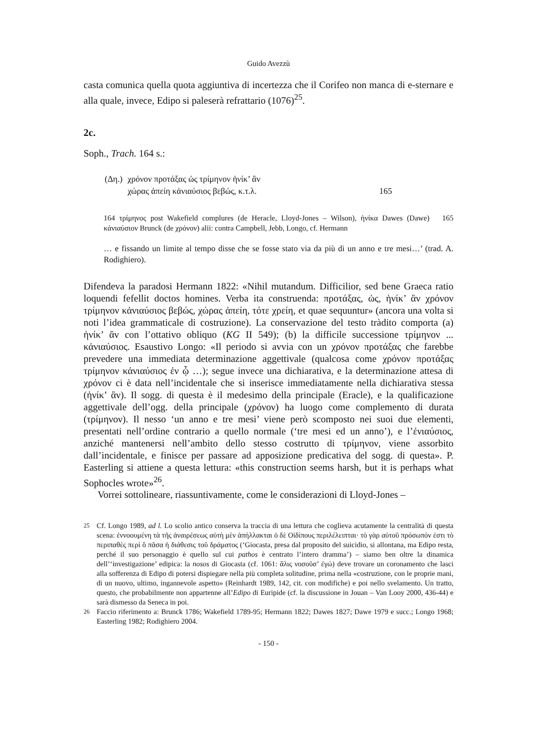Guido Avezzù
casta comunica quella quota aggiuntiva di incertezza che il Corifeo non manca di e-sternare e alla quale, invece, Edipo si paleserà refrattario (1076)<sup>25</sup>.
2c.
Soph., Trach. 164 s.:
| (Δη.) | χρόνον προτάξας ὡς τρίμηνον ἡνίκ’ ἂν | |
| | χώρας ἀπείη κἀνιαύσιος βεβώς, κ.τ.λ. | 165 |
164 τρίμηνος post Wakefield complures (de Heracle, Lloyd-Jones – Wilson), ἡνίκα Dawes (Dawe) 165 κἀνιαύσιον Brunck (de χρόνον) alii: contra Campbell, Jebb, Longo, cf. Hermann
… e fissando un limite al tempo disse che se fosse stato via da più di un anno e tre mesi…’ (trad. A. Rodighiero).
Difendeva la paradosi Hermann 1822: «Nihil mutandum. Difficilior, sed bene Graeca ratio loquendi fefellit doctos homines. Verba ita construenda: προτάξας, ὡς, ἡνίκ’ ἂν χρόνον τρίμηνον κἀνιαύσιος βεβώς, χώρας ἀπείη, τότε χρείη, et quae sequuntur» (ancora una volta si noti l’idea grammaticale di costruzione). La conservazione del testo tràdito comporta (a) ἡνίκ’ ἂν con l’ottativo obliquo (KG II 549); (b) la difficile successione τρίμηνον ... κἀνιαύσιος. Esaustivo Longo: «Il periodo si avvia con un χρόνον προτάξας che farebbe prevedere una immediata determinazione aggettivale (qualcosa come χρόνον προτάξας τρίμηνον κἀνιαύσιος ἐν ᾧ …); segue invece una dichiarativa, e la determinazione attesa di χρόνον ci è data nell’incidentale che si inserisce immediatamente nella dichiarativa stessa (ἡνίκ’ ἂν). Il sogg. di questa è il medesimo della principale (Eracle), e la qualificazione aggettivale dell’ogg. della principale (χρόνον) ha luogo come complemento di durata (τρίμηνον). Il nesso ‘un anno e tre mesi’ viene però scomposto nei suoi due elementi, presentati nell’ordine contrario a quello normale (‘tre mesi ed un anno’), e l’ἐνιαύσιος, anziché mantenersi nell’ambito dello stesso costrutto di τρίμηνον, viene assorbito dall’incidentale, e finisce per passare ad apposizione predicativa del sogg. di questa». P. Easterling si attiene a questa lettura: «this construction seems harsh, but it is perhaps what Sophocles wrote»<sup>26</sup>.
Vorrei sottolineare, riassuntivamente, come le considerazioni di Lloyd-Jones –
<sup>25</sup> Cf. Longo 1989, ad l. Lo scolio antico conserva la traccia di una lettura che coglieva acutamente la centralità di questa scena: ἐννοουμένη τὰ τῆς ἀναιρέσεως αὐτὴ μὲν ἀπήλλακται ὁ δὲ Οἰδίπους περιλέλειπται· τὸ γὰρ αὐτοῦ πρόσωπόν ἐστι τὸ περιπαθὲς περὶ ὃ πᾶσα ἡ διάθεσις τοῦ δράματος (‘Giocasta, presa dal proposito del suicidio, si allontana, ma Edipo resta, perché il suo personaggio è quello sul cui pathos è centrato l’intero dramma’) – siamo ben oltre la dinamica dell’‘investigazione’ edipica: la nosos di Giocasta (cf. 1061: ἅλις νοσοῦσ’ ἐγώ) deve trovare un coronamento che lasci alla sofferenza di Edipo di potersi dispiegare nella più completa solitudine, prima nella «costruzione, con le proprie mani, di un nuovo, ultimo, ingannevole aspetto» (Reinhardt 1989, 142, cit. con modifiche) e poi nello svelamento. Un tratto, questo, che probabilmente non appartenne all’Edipo di Euripide (cf. la discussione in Jouan – Van Looy 2000, 436-44) e sarà dismesso da Seneca in poi.
<sup>26</sup> Faccio riferimento a: Brunck 1786; Wakefield 1789-95; Hermann 1822; Dawes 1827; Dawe 1979 e succ.; Longo 1968; Easterling 1982; Rodighiero 2004.
- 150 -